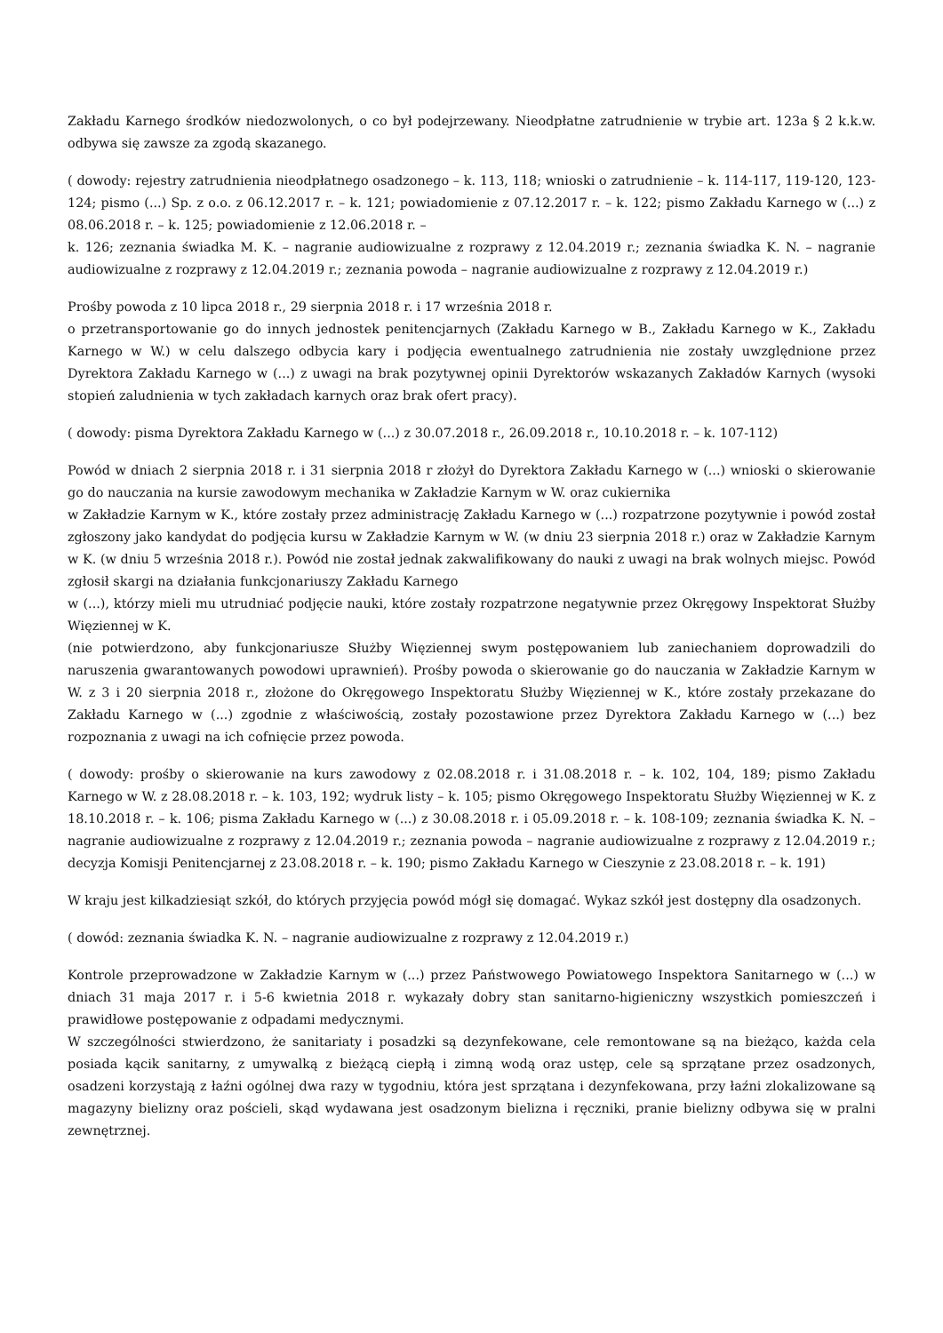Zakładu Karnego środków niedozwolonych, o co był podejrzewany. Nieodpłatne zatrudnienie w trybie art. 123a § 2 k.k.w. odbywa się zawsze za zgodą skazanego.
( dowody: rejestry zatrudnienia nieodpłatnego osadzonego – k. 113, 118; wnioski o zatrudnienie – k. 114-117, 119-120, 123-124; pismo (...) Sp. z o.o. z 06.12.2017 r. – k. 121; powiadomienie z 07.12.2017 r. – k. 122; pismo Zakładu Karnego w (...) z 08.06.2018 r. – k. 125; powiadomienie z 12.06.2018 r. –
k. 126; zeznania świadka M. K. – nagranie audiowizualne z rozprawy z 12.04.2019 r.; zeznania świadka K. N. – nagranie audiowizualne z rozprawy z 12.04.2019 r.; zeznania powoda – nagranie audiowizualne z rozprawy z 12.04.2019 r.)
Prośby powoda z 10 lipca 2018 r., 29 sierpnia 2018 r. i 17 września 2018 r.
o przetransportowanie go do innych jednostek penitencjarnych (Zakładu Karnego w B., Zakładu Karnego w K., Zakładu Karnego w W.) w celu dalszego odbycia kary i podjęcia ewentualnego zatrudnienia nie zostały uwzględnione przez Dyrektora Zakładu Karnego w (...) z uwagi na brak pozytywnej opinii Dyrektorów wskazanych Zakładów Karnych (wysoki stopień zaludnienia w tych zakładach karnych oraz brak ofert pracy).
( dowody: pisma Dyrektora Zakładu Karnego w (...) z 30.07.2018 r., 26.09.2018 r., 10.10.2018 r. – k. 107-112)
Powód w dniach 2 sierpnia 2018 r. i 31 sierpnia 2018 r złożył do Dyrektora Zakładu Karnego w (...) wnioski o skierowanie go do nauczania na kursie zawodowym mechanika w Zakładzie Karnym w W. oraz cukiernika
w Zakładzie Karnym w K., które zostały przez administrację Zakładu Karnego w (...) rozpatrzone pozytywnie i powód został zgłoszony jako kandydat do podjęcia kursu w Zakładzie Karnym w W. (w dniu 23 sierpnia 2018 r.) oraz w Zakładzie Karnym w K. (w dniu 5 września 2018 r.). Powód nie został jednak zakwalifikowany do nauki z uwagi na brak wolnych miejsc. Powód zgłosił skargi na działania funkcjonariuszy Zakładu Karnego
w (...), którzy mieli mu utrudniać podjęcie nauki, które zostały rozpatrzone negatywnie przez Okręgowy Inspektorat Służby Więziennej w K.
(nie potwierdzono, aby funkcjonariusze Służby Więziennej swym postępowaniem lub zaniechaniem doprowadzili do naruszenia gwarantowanych powodowi uprawnień). Prośby powoda o skierowanie go do nauczania w Zakładzie Karnym w W. z 3 i 20 sierpnia 2018 r., złożone do Okręgowego Inspektoratu Służby Więziennej w K., które zostały przekazane do Zakładu Karnego w (...) zgodnie z właściwością, zostały pozostawione przez Dyrektora Zakładu Karnego w (...) bez rozpoznania z uwagi na ich cofnięcie przez powoda.
( dowody: prośby o skierowanie na kurs zawodowy z 02.08.2018 r. i 31.08.2018 r. – k. 102, 104, 189; pismo Zakładu Karnego w W. z 28.08.2018 r. – k. 103, 192; wydruk listy – k. 105; pismo Okręgowego Inspektoratu Służby Więziennej w K. z 18.10.2018 r. – k. 106; pisma Zakładu Karnego w (...) z 30.08.2018 r. i 05.09.2018 r. – k. 108-109; zeznania świadka K. N. – nagranie audiowizualne z rozprawy z 12.04.2019 r.; zeznania powoda – nagranie audiowizualne z rozprawy z 12.04.2019 r.; decyzja Komisji Penitencjarnej z 23.08.2018 r. – k. 190; pismo Zakładu Karnego w Cieszynie z 23.08.2018 r. – k. 191)
W kraju jest kilkadziesiąt szkół, do których przyjęcia powód mógł się domagać. Wykaz szkół jest dostępny dla osadzonych.
( dowód: zeznania świadka K. N. – nagranie audiowizualne z rozprawy z 12.04.2019 r.)
Kontrole przeprowadzone w Zakładzie Karnym w (...) przez Państwowego Powiatowego Inspektora Sanitarnego w (...) w dniach 31 maja 2017 r. i 5-6 kwietnia 2018 r. wykazały dobry stan sanitarno-higieniczny wszystkich pomieszczeń i prawidłowe postępowanie z odpadami medycznymi.
W szczególności stwierdzono, że sanitariaty i posadzki są dezynfekowane, cele remontowane są na bieżąco, każda cela posiada kącik sanitarny, z umywalką z bieżącą ciepłą i zimną wodą oraz ustęp, cele są sprzątane przez osadzonych, osadzeni korzystają z łaźni ogólnej dwa razy w tygodniu, która jest sprzątana i dezynfekowana, przy łaźni zlokalizowane są magazyny bielizny oraz pościeli, skąd wydawana jest osadzonym bielizna i ręczniki, pranie bielizny odbywa się w pralni zewnętrznej.